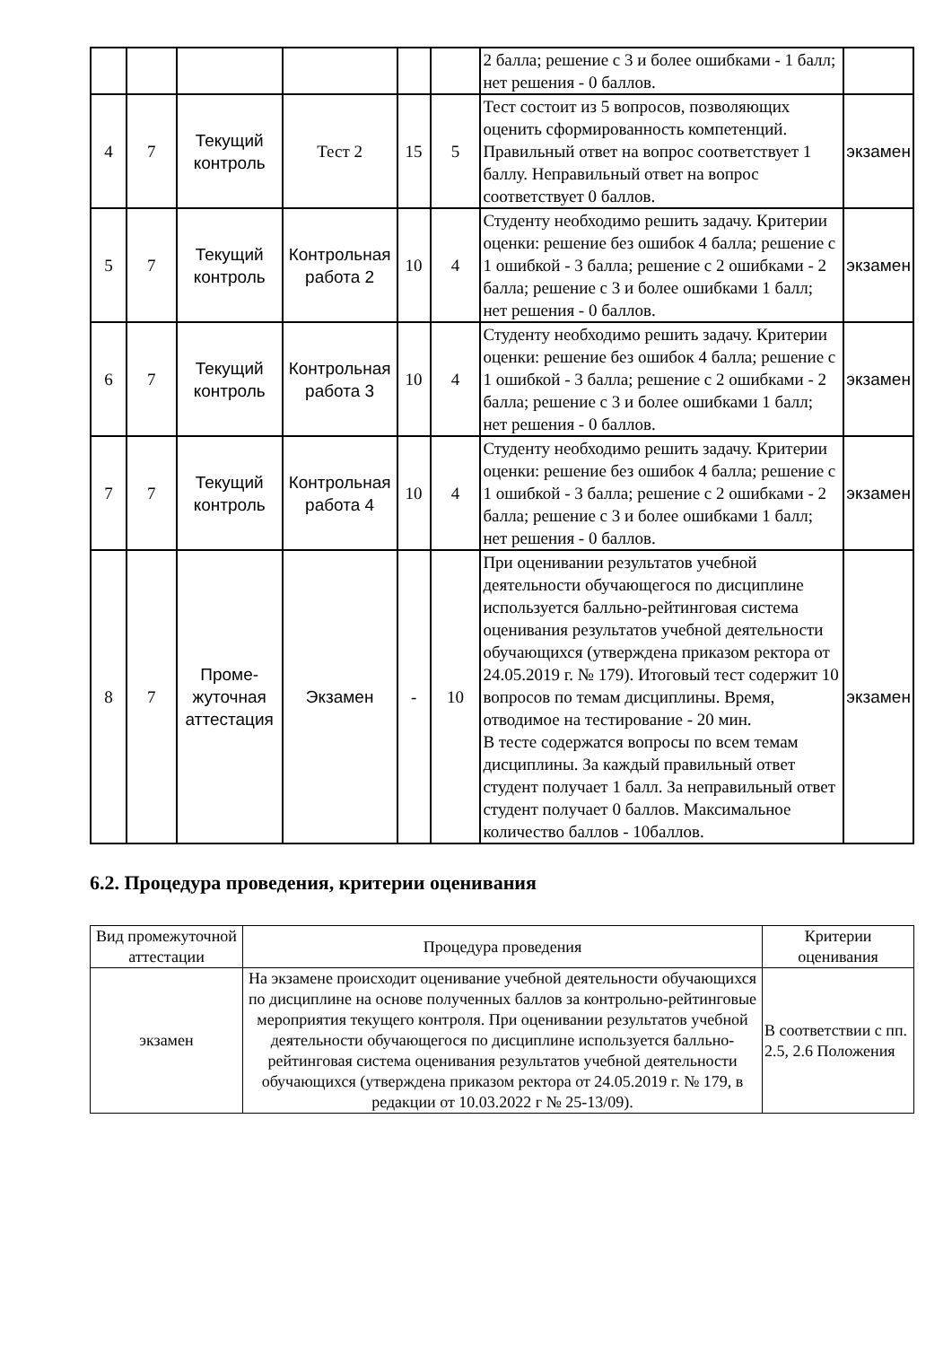| | | | | | | 2 балла; решение с 3 и более ошибками - 1 балл; нет решения - 0 баллов. | |
| 4 | 7 | Текущий контроль | Тест 2 | 15 | 5 | Тест состоит из 5 вопросов, позволяющих оценить сформированность компетенций. Правильный ответ на вопрос соответствует 1 баллу. Неправильный ответ на вопрос соответствует 0 баллов. | экзамен |
| 5 | 7 | Текущий контроль | Контрольная работа 2 | 10 | 4 | Студенту необходимо решить задачу. Критерии оценки: решение без ошибок 4 балла; решение с 1 ошибкой - 3 балла; решение с 2 ошибками - 2 балла; решение с 3 и более ошибками 1 балл; нет решения - 0 баллов. | экзамен |
| 6 | 7 | Текущий контроль | Контрольная работа 3 | 10 | 4 | Студенту необходимо решить задачу. Критерии оценки: решение без ошибок 4 балла; решение с 1 ошибкой - 3 балла; решение с 2 ошибками - 2 балла; решение с 3 и более ошибками 1 балл; нет решения - 0 баллов. | экзамен |
| 7 | 7 | Текущий контроль | Контрольная работа 4 | 10 | 4 | Студенту необходимо решить задачу. Критерии оценки: решение без ошибок 4 балла; решение с 1 ошибкой - 3 балла; решение с 2 ошибками - 2 балла; решение с 3 и более ошибками 1 балл; нет решения - 0 баллов. | экзамен |
| 8 | 7 | Проме- жуточная аттестация | Экзамен | - | 10 | При оценивании результатов учебной деятельности обучающегося по дисциплине используется балльно-рейтинговая система оценивания результатов учебной деятельности обучающихся (утверждена приказом ректора от 24.05.2019 г. № 179). Итоговый тест содержит 10 вопросов по темам дисциплины. Время, отводимое на тестирование - 20 мин. В тесте содержатся вопросы по всем темам дисциплины. За каждый правильный ответ студент получает 1 балл. За неправильный ответ студент получает 0 баллов. Максимальное количество баллов - 10баллов. | экзамен |
6.2. Процедура проведения, критерии оценивания
| Вид промежуточной аттестации | Процедура проведения | Критерии оценивания |
| --- | --- | --- |
| экзамен | На экзамене происходит оценивание учебной деятельности обучающихся по дисциплине на основе полученных баллов за контрольно-рейтинговые мероприятия текущего контроля. При оценивании результатов учебной деятельности обучающегося по дисциплине используется балльно-рейтинговая система оценивания результатов учебной деятельности обучающихся (утверждена приказом ректора от 24.05.2019 г. № 179, в редакции от 10.03.2022 г № 25-13/09). | В соответствии с пп. 2.5, 2.6 Положения |